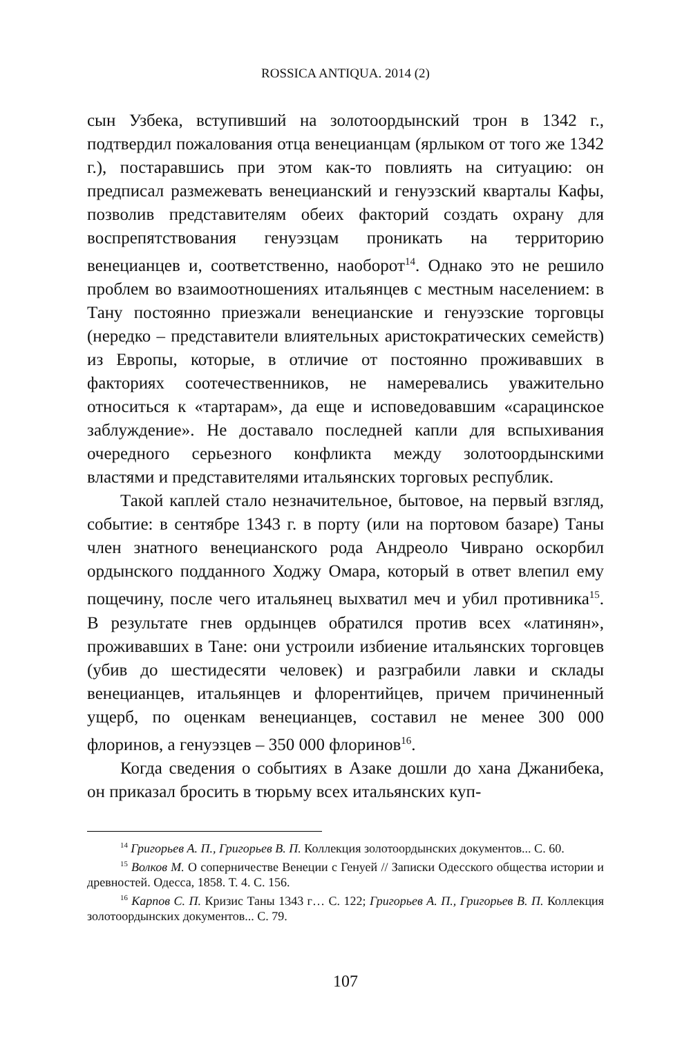ROSSICA ANTIQUA. 2014 (2)
сын Узбека, вступивший на золотоордынский трон в 1342 г., подтвердил пожалования отца венецианцам (ярлыком от того же 1342 г.), постаравшись при этом как-то повлиять на ситуацию: он предписал размежевать венецианский и генуэзский кварталы Кафы, позволив представителям обеих факторий создать охрану для воспрепятствования генуэзцам проникать на территорию венецианцев и, соответственно, наоборот<sup>14</sup>. Однако это не решило проблем во взаимоотношениях итальянцев с местным населением: в Тану постоянно приезжали венецианские и генуэзские торговцы (нередко – представители влиятельных аристократических семейств) из Европы, которые, в отличие от постоянно проживавших в факториях соотечественников, не намеревались уважительно относиться к «тартарам», да еще и исповедовавшим «сарацинское заблуждение». Не доставало последней капли для вспыхивания очередного серьезного конфликта между золотоордынскими властями и представителями итальянских торговых республик.
Такой каплей стало незначительное, бытовое, на первый взгляд, событие: в сентябре 1343 г. в порту (или на портовом базаре) Таны член знатного венецианского рода Андреоло Чиврано оскорбил ордынского подданного Ходжу Омара, который в ответ влепил ему пощечину, после чего итальянец выхватил меч и убил противника<sup>15</sup>. В результате гнев ордынцев обратился против всех «латинян», проживавших в Тане: они устроили избиение итальянских торговцев (убив до шестидесяти человек) и разграбили лавки и склады венецианцев, итальянцев и флорентийцев, причем причиненный ущерб, по оценкам венецианцев, составил не менее 300 000 флоринов, а генуэзцев – 350 000 флоринов<sup>16</sup>.
Когда сведения о событиях в Азаке дошли до хана Джанибека, он приказал бросить в тюрьму всех итальянских куп-
<sup>14</sup> Григорьев А. П., Григорьев В. П. Коллекция золотоордынских документов... С. 60.
<sup>15</sup> Волков М. О соперничестве Венеции с Генуей // Записки Одесского общества истории и древностей. Одесса, 1858. Т. 4. С. 156.
<sup>16</sup> Карпов С. П. Кризис Таны 1343 г… С. 122; Григорьев А. П., Григорьев В. П. Коллекция золотоордынских документов... С. 79.
107